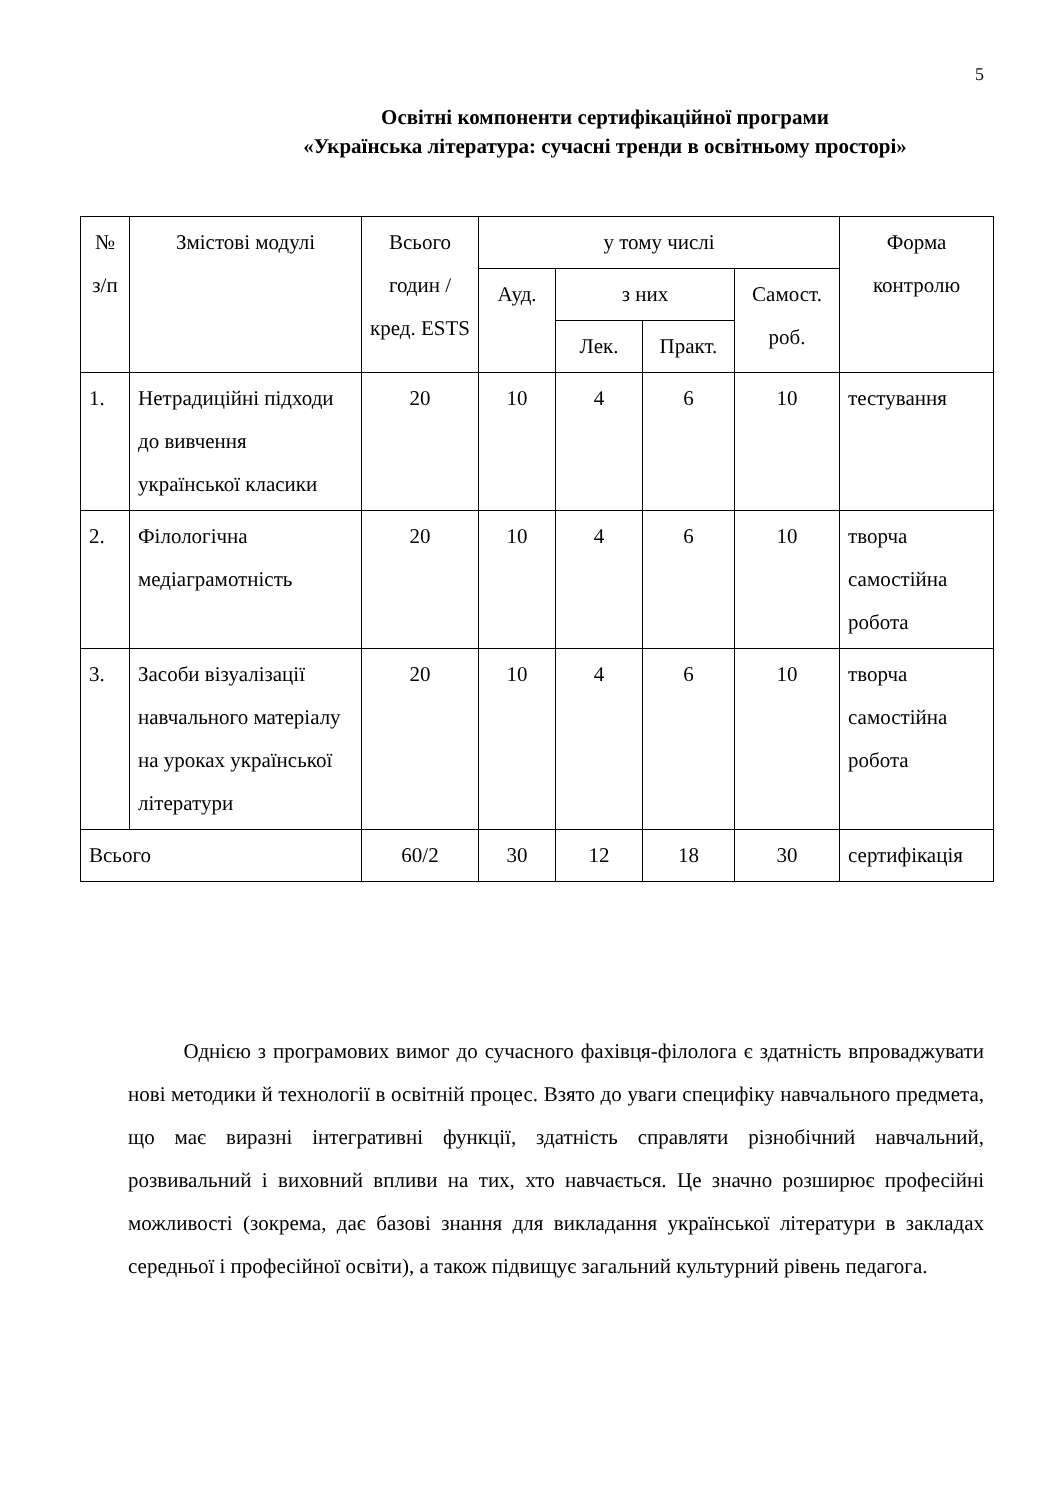5
Освітні компоненти сертифікаційної програми
«Українська література: сучасні тренди в освітньому просторі»
| № з/п | Змістові модулі | Всього годин / кред. ESTS | у тому числі | | | | Форма контролю |
| --- | --- | --- | --- | --- | --- | --- | --- |
| | | | Ауд. | з них | | Самост. роб. | |
| | | | | Лек. | Практ. | | |
| 1. | Нетрадиційні підходи до вивчення української класики | 20 | 10 | 4 | 6 | 10 | тестування |
| 2. | Філологічна медіаграмотність | 20 | 10 | 4 | 6 | 10 | творча самостійна робота |
| 3. | Засоби візуалізації навчального матеріалу на уроках української літератури | 20 | 10 | 4 | 6 | 10 | творча самостійна робота |
| Всього | | 60/2 | 30 | 12 | 18 | 30 | сертифікація |
Однією з програмових вимог до сучасного фахівця-філолога є здатність впроваджувати нові методики й технології в освітній процес. Взято до уваги специфіку навчального предмета, що має виразні інтегративні функції, здатність справляти різнобічний навчальний, розвивальний і виховний впливи на тих, хто навчається. Це значно розширює професійні можливості (зокрема, дає базові знання для викладання української літератури в закладах середньої і професійної освіти), а також підвищує загальний культурний рівень педагога.